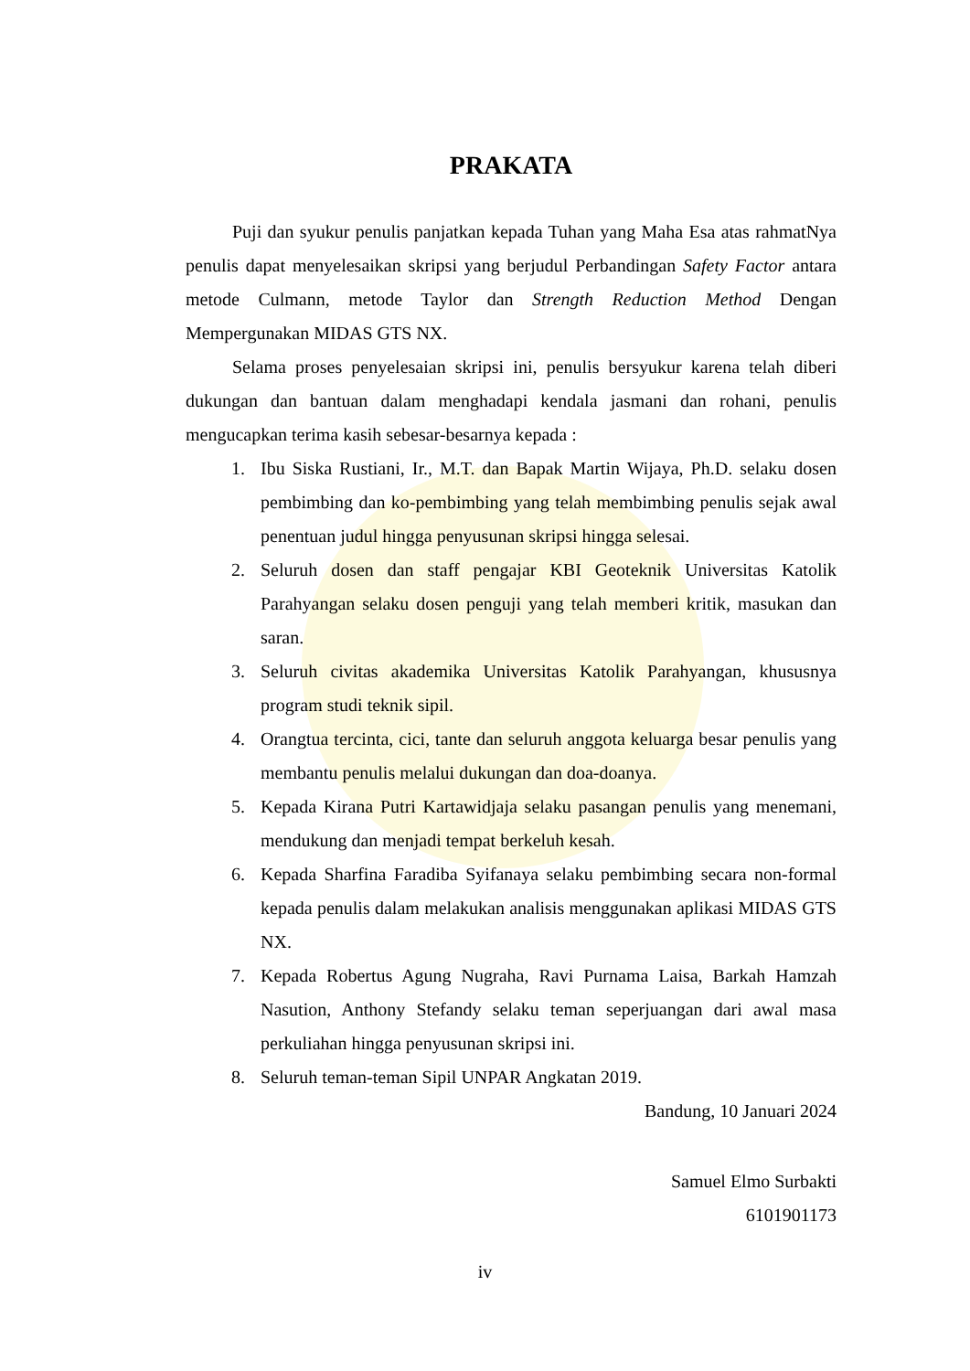PRAKATA
Puji dan syukur penulis panjatkan kepada Tuhan yang Maha Esa atas rahmatNya penulis dapat menyelesaikan skripsi yang berjudul Perbandingan Safety Factor antara metode Culmann, metode Taylor dan Strength Reduction Method Dengan Mempergunakan MIDAS GTS NX.
Selama proses penyelesaian skripsi ini, penulis bersyukur karena telah diberi dukungan dan bantuan dalam menghadapi kendala jasmani dan rohani, penulis mengucapkan terima kasih sebesar-besarnya kepada :
1. Ibu Siska Rustiani, Ir., M.T. dan Bapak Martin Wijaya, Ph.D. selaku dosen pembimbing dan ko-pembimbing yang telah membimbing penulis sejak awal penentuan judul hingga penyusunan skripsi hingga selesai.
2. Seluruh dosen dan staff pengajar KBI Geoteknik Universitas Katolik Parahyangan selaku dosen penguji yang telah memberi kritik, masukan dan saran.
3. Seluruh civitas akademika Universitas Katolik Parahyangan, khususnya program studi teknik sipil.
4. Orangtua tercinta, cici, tante dan seluruh anggota keluarga besar penulis yang membantu penulis melalui dukungan dan doa-doanya.
5. Kepada Kirana Putri Kartawidjaja selaku pasangan penulis yang menemani, mendukung dan menjadi tempat berkeluh kesah.
6. Kepada Sharfina Faradiba Syifanaya selaku pembimbing secara non-formal kepada penulis dalam melakukan analisis menggunakan aplikasi MIDAS GTS NX.
7. Kepada Robertus Agung Nugraha, Ravi Purnama Laisa, Barkah Hamzah Nasution, Anthony Stefandy selaku teman seperjuangan dari awal masa perkuliahan hingga penyusunan skripsi ini.
8. Seluruh teman-teman Sipil UNPAR Angkatan 2019.
Bandung, 10 Januari 2024
Samuel Elmo Surbakti
6101901173
iv